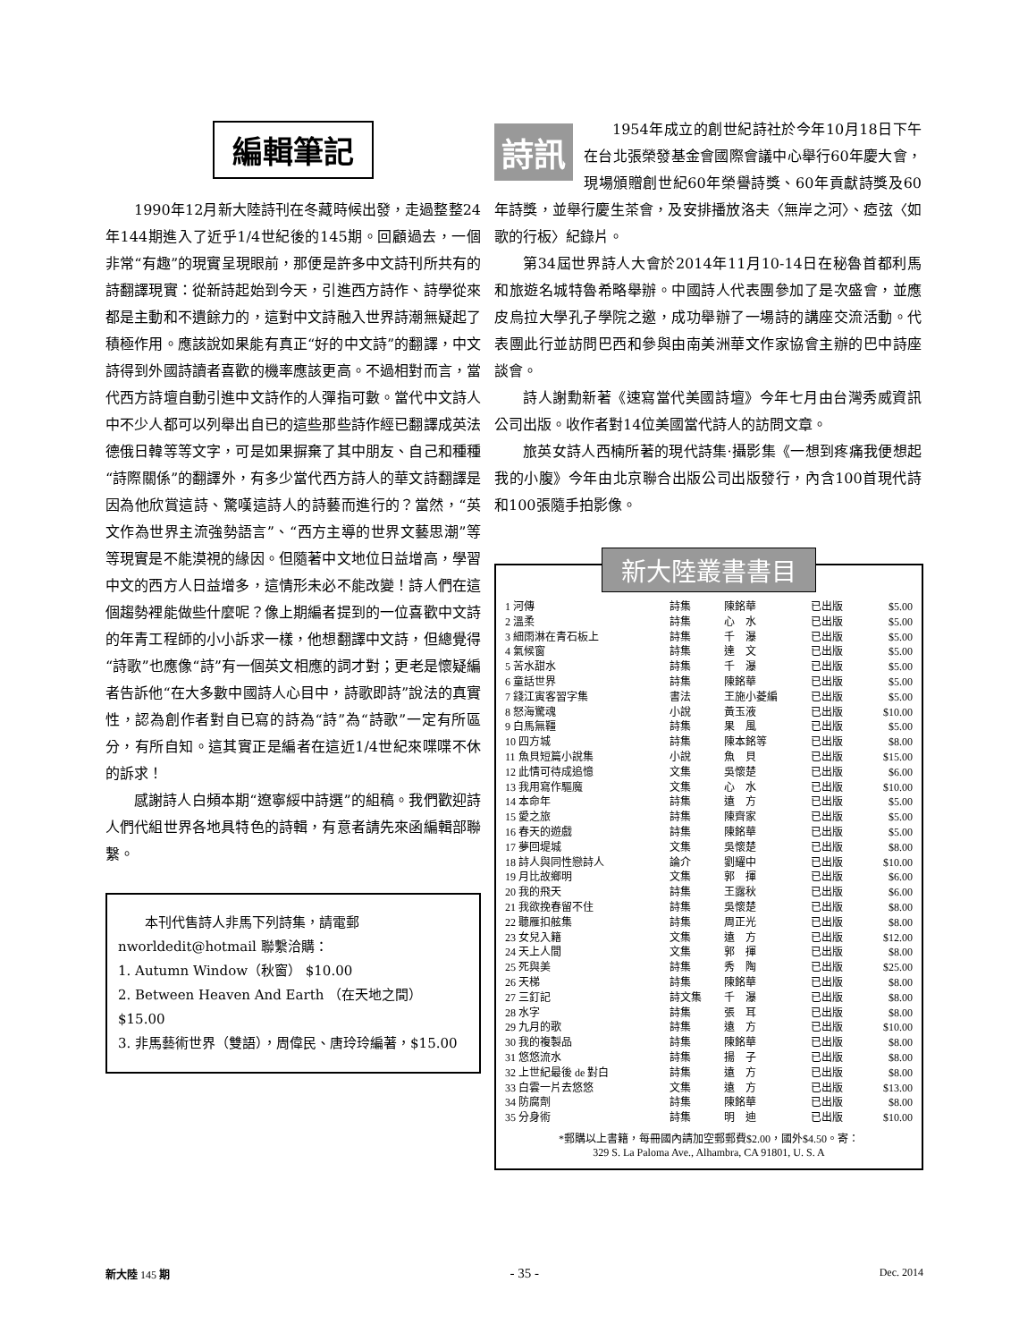編輯筆記
1990年12月新大陸詩刊在冬藏時候出發，走過整整24年144期進入了近乎1/4世紀後的145期。回顧過去，一個非常“有趣”的現實呈現眼前，那便是許多中文詩刊所共有的詩翻譯現實：從新詩起始到今天，引進西方詩作、詩學從來都是主動和不遺餘力的，這對中文詩融入世界詩潮無疑起了積極作用。應該說如果能有真正“好的中文詩”的翻譯，中文詩得到外國詩讀者喜歡的機率應該更高。不過相對而言，當代西方詩壇自動引進中文詩作的人彈指可數。當代中文詩人中不少人都可以列舉出自已的這些那些詩作經已翻譯成英法德俄日韓等等文字，可是如果摒棄了其中朋友、自己和種種“詩際關係”的翻譯外，有多少當代西方詩人的華文詩翻譯是因為他欣賞這詩、驚嘆這詩人的詩藝而進行的？當然，“英文作為世界主流強勢語言”、“西方主導的世界文藝思潮”等等現實是不能漠視的緣因。但隨著中文地位日益增高，學習中文的西方人日益增多，這情形未必不能改變！詩人們在這個趨勢裡能做些什麼呢？像上期編者提到的一位喜歡中文詩的年青工程師的小小訴求一樣，他想翻譯中文詩，但總覺得“詩歌”也應像“詩”有一個英文相應的詞才對；更老是懷疑編者告訴他“在大多數中國詩人心目中，詩歌即詩”說法的真實性，認為創作者對自已寫的詩為“詩”為“詩歌”一定有所區分，有所自知。這其實正是編者在這近1/4世紀來喋喋不休的訴求！
感謝詩人白頻本期“遼寧綏中詩選”的組稿。我們歡迎詩人們代組世界各地具特色的詩輯，有意者請先來函編輯部聯繫。
本刊代售詩人非馬下列詩集，請電郵 nworldedit@hotmail 聯繫洽購：
1. Autumn Window（秋窗） $10.00
2. Between Heaven And Earth （在天地之間） $15.00
3. 非馬藝術世界（雙語），周偉民、唐玲玲編著，$15.00
詩訊
1954年成立的創世紀詩社於今年10月18日下午在台北張榮發基金會國際會議中心舉行60年慶大會，現場頒贈創世紀60年榮譽詩獎、60年貢獻詩獎及60年詩獎，並舉行慶生茶會，及安排播放洛夫〈無岸之河〉、瘂弦〈如歌的行板〉紀錄片。
第34屆世界詩人大會於2014年11月10-14日在秘魯首都利馬和旅遊名城特魯希略舉辦。中國詩人代表團參加了是次盛會，並應皮烏拉大學孔子學院之邀，成功舉辦了一場詩的講座交流活動。代表團此行並訪問巴西和參與由南美洲華文作家協會主辦的巴中詩座談會。
詩人謝勳新著《速寫當代美國詩壇》今年七月由台灣秀威資訊公司出版。收作者對14位美國當代詩人的訪問文章。
旅英女詩人西楠所著的現代詩集·攝影集《一想到疼痛我便想起我的小腹》今年由北京聯合出版公司出版發行，內含100首現代詩和100張隨手拍影像。
新大陸叢書書目
| 1 河傳 | 詩集 | 陳銘華 | 已出版 | $5.00 |
| 2 溫柔 | 詩集 | 心 水 | 已出版 | $5.00 |
| 3 細雨淋在青石板上 | 詩集 | 千 瀑 | 已出版 | $5.00 |
| 4 氣候窗 | 詩集 | 達 文 | 已出版 | $5.00 |
| 5 苦水甜水 | 詩集 | 千 瀑 | 已出版 | $5.00 |
| 6 童話世界 | 詩集 | 陳銘華 | 已出版 | $5.00 |
| 7 錢江寅客習字集 | 書法 | 王施小菱編 | 已出版 | $5.00 |
| 8 怒海驚魂 | 小說 | 黃玉液 | 已出版 | $10.00 |
| 9 白馬無韁 | 詩集 | 果 風 | 已出版 | $5.00 |
| 10 四方城 | 詩集 | 陳本銘等 | 已出版 | $8.00 |
| 11 魚貝短篇小說集 | 小說 | 魚 貝 | 已出版 | $15.00 |
| 12 此情可待成追憶 | 文集 | 吳懷楚 | 已出版 | $6.00 |
| 13 我用寫作驅魔 | 文集 | 心 水 | 已出版 | $10.00 |
| 14 本命年 | 詩集 | 遠 方 | 已出版 | $5.00 |
| 15 愛之旅 | 詩集 | 陳齊家 | 已出版 | $5.00 |
| 16 春天的遊戲 | 詩集 | 陳銘華 | 已出版 | $5.00 |
| 17 夢回堤城 | 文集 | 吳懷楚 | 已出版 | $8.00 |
| 18 詩人與同性戀詩人 | 論介 | 劉耀中 | 已出版 | $10.00 |
| 19 月比故鄉明 | 文集 | 郭 揮 | 已出版 | $6.00 |
| 20 我的飛天 | 詩集 | 王露秋 | 已出版 | $6.00 |
| 21 我欲挽春留不住 | 詩集 | 吳懷楚 | 已出版 | $8.00 |
| 22 聽雁扣舷集 | 詩集 | 周正光 | 已出版 | $8.00 |
| 23 女兒入籍 | 文集 | 遠 方 | 已出版 | $12.00 |
| 24 天上人間 | 文集 | 郭 揮 | 已出版 | $8.00 |
| 25 死與美 | 詩集 | 秀 陶 | 已出版 | $25.00 |
| 26 天梯 | 詩集 | 陳銘華 | 已出版 | $8.00 |
| 27 三釘記 | 詩文集 | 千 瀑 | 已出版 | $8.00 |
| 28 水字 | 詩集 | 張 耳 | 已出版 | $8.00 |
| 29 九月的歌 | 詩集 | 遠 方 | 已出版 | $10.00 |
| 30 我的複製品 | 詩集 | 陳銘華 | 已出版 | $8.00 |
| 31 悠悠流水 | 詩集 | 揚 子 | 已出版 | $8.00 |
| 32 上世紀最後 de 對白 | 詩集 | 遠 方 | 已出版 | $8.00 |
| 33 白雲一片去悠悠 | 文集 | 遠 方 | 已出版 | $13.00 |
| 34 防腐劑 | 詩集 | 陳銘華 | 已出版 | $8.00 |
| 35 分身術 | 詩集 | 明 迪 | 已出版 | $10.00 |
*郵購以上書籍，每冊國內請加空郵郵費$2.00，國外$4.50。寄：
329 S. La Paloma Ave., Alhambra, CA 91801, U. S. A
新大陸 145 期 - 35 - Dec. 2014